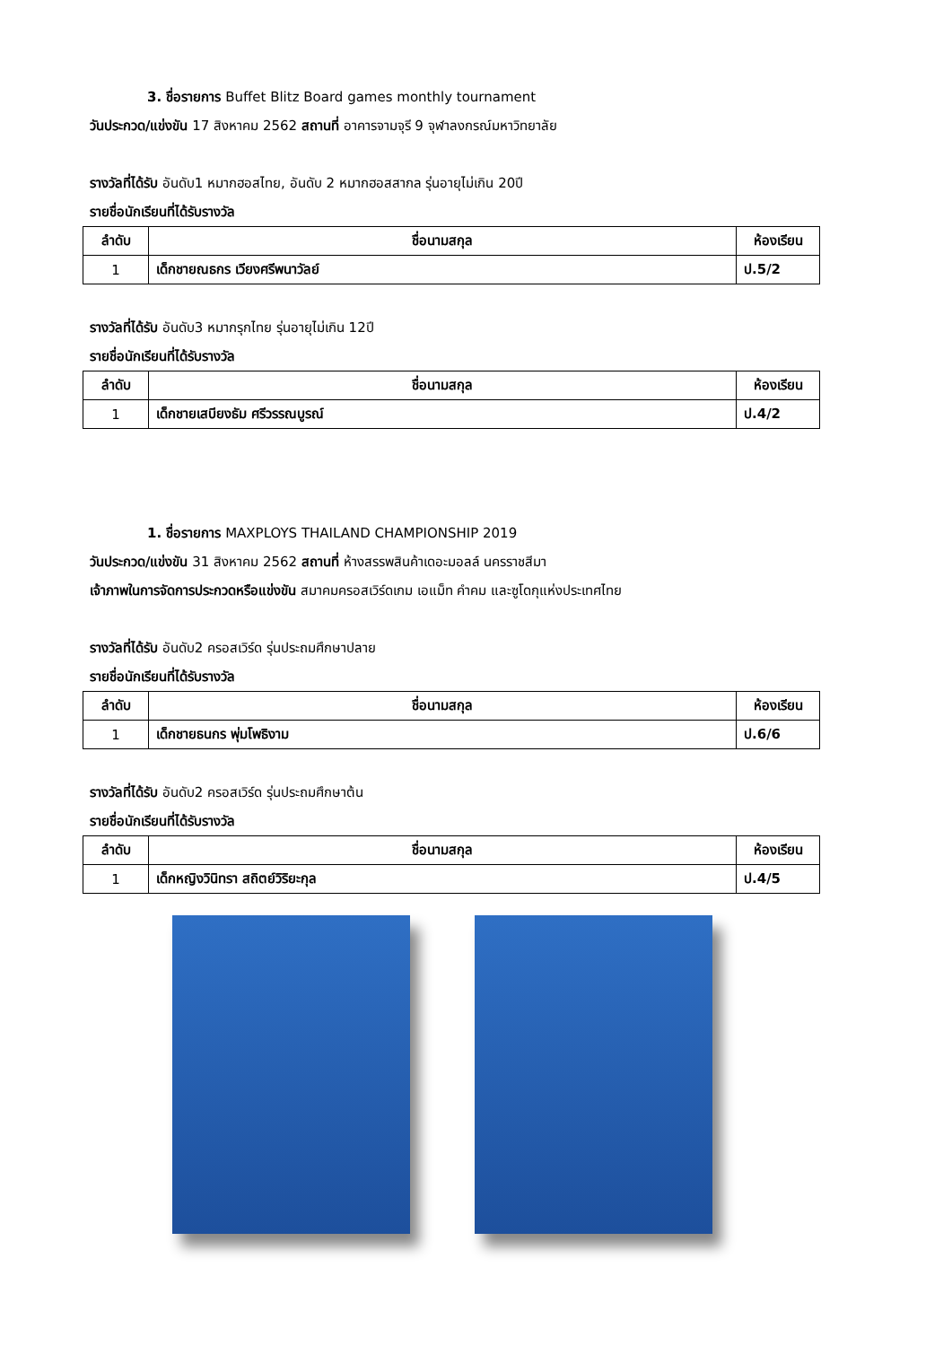3. ชื่อรายการ Buffet Blitz Board games monthly tournament
วันประกวด/แข่งขัน 17 สิงหาคม 2562 สถานที่ อาคารจามจุรี 9 จุฬาลงกรณ์มหาวิทยาลัย
รางวัลที่ได้รับ อันดับ1 หมากฮอสไทย, อันดับ 2 หมากฮอสสากล รุ่นอายุไม่เกิน 20ปี
รายชื่อนักเรียนที่ได้รับรางวัล
| ลำดับ | ชื่อนามสกุล | ห้องเรียน |
| --- | --- | --- |
| 1 | เด็กชายณธกร เวียงศรีพนาวัลย์ | ป.5/2 |
รางวัลที่ได้รับ อันดับ3 หมากรุกไทย รุ่นอายุไม่เกิน 12ปี
รายชื่อนักเรียนที่ได้รับรางวัล
| ลำดับ | ชื่อนามสกุล | ห้องเรียน |
| --- | --- | --- |
| 1 | เด็กชายเสบียงธัม ศรีวรรณบูรณ์ | ป.4/2 |
1. ชื่อรายการ MAXPLOYS THAILAND CHAMPIONSHIP 2019
วันประกวด/แข่งขัน 31 สิงหาคม 2562 สถานที่ ห้างสรรพสินค้าเดอะมอลล์ นครราชสีมา
เจ้าภาพในการจัดการประกวดหรือแข่งขัน สมาคมครอสเวิร์ดเกม เอแม็ท คำคม และซูโดกุแห่งประเทศไทย
รางวัลที่ได้รับ อันดับ2 ครอสเวิร์ด รุ่นประถมศึกษาปลาย
รายชื่อนักเรียนที่ได้รับรางวัล
| ลำดับ | ชื่อนามสกุล | ห้องเรียน |
| --- | --- | --- |
| 1 | เด็กชายธนกร พุ่มโพธิงาม | ป.6/6 |
รางวัลที่ได้รับ อันดับ2 ครอสเวิร์ด รุ่นประถมศึกษาต้น
รายชื่อนักเรียนที่ได้รับรางวัล
| ลำดับ | ชื่อนามสกุล | ห้องเรียน |
| --- | --- | --- |
| 1 | เด็กหญิงวินิทรา สถิตย์วิริยะกุล | ป.4/5 |